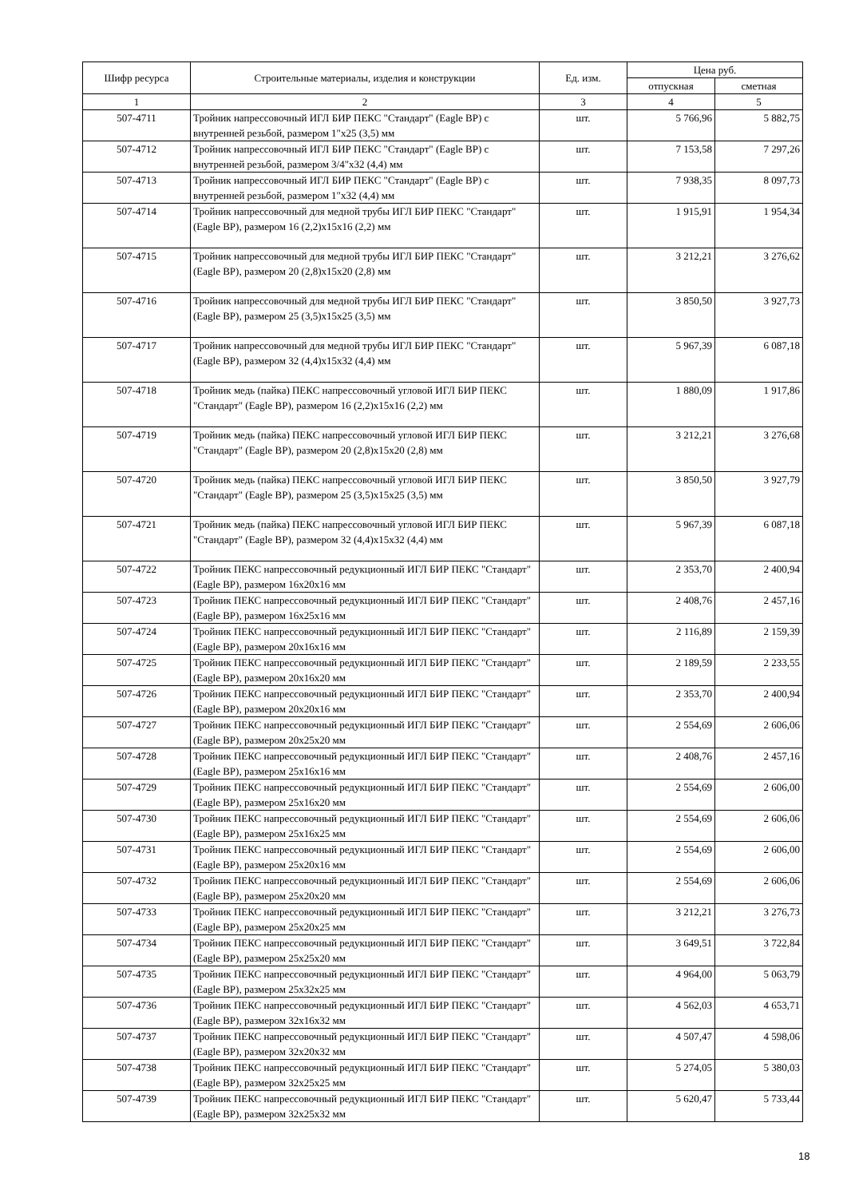| Шифр ресурса | Строительные материалы, изделия и конструкции | Ед. изм. | Цена руб. | |
| --- | --- | --- | --- | --- |
| | | | отпускная | сметная |
| 1 | 2 | 3 | 4 | 5 |
| 507-4711 | Тройник напрессовочный ИГЛ БИР ПЕКС "Стандарт" (Eagle BP) с внутренней резьбой, размером 1"x25 (3,5) мм | шт. | 5 766,96 | 5 882,75 |
| 507-4712 | Тройник напрессовочный ИГЛ БИР ПЕКС "Стандарт" (Eagle BP) с внутренней резьбой, размером 3/4"x32 (4,4) мм | шт. | 7 153,58 | 7 297,26 |
| 507-4713 | Тройник напрессовочный ИГЛ БИР ПЕКС "Стандарт" (Eagle BP) с внутренней резьбой, размером 1"x32 (4,4) мм | шт. | 7 938,35 | 8 097,73 |
| 507-4714 | Тройник напрессовочный для медной трубы ИГЛ БИР ПЕКС "Стандарт" (Eagle BP), размером 16 (2,2)x15x16 (2,2) мм | шт. | 1 915,91 | 1 954,34 |
| 507-4715 | Тройник напрессовочный для медной трубы ИГЛ БИР ПЕКС "Стандарт" (Eagle BP), размером 20 (2,8)x15x20 (2,8) мм | шт. | 3 212,21 | 3 276,62 |
| 507-4716 | Тройник напрессовочный для медной трубы ИГЛ БИР ПЕКС "Стандарт" (Eagle BP), размером 25 (3,5)x15x25 (3,5) мм | шт. | 3 850,50 | 3 927,73 |
| 507-4717 | Тройник напрессовочный для медной трубы ИГЛ БИР ПЕКС "Стандарт" (Eagle BP), размером 32 (4,4)x15x32 (4,4) мм | шт. | 5 967,39 | 6 087,18 |
| 507-4718 | Тройник медь (пайка) ПЕКС напрессовочный угловой ИГЛ БИР ПЕКС "Стандарт" (Eagle BP), размером 16 (2,2)x15x16 (2,2) мм | шт. | 1 880,09 | 1 917,86 |
| 507-4719 | Тройник медь (пайка) ПЕКС напрессовочный угловой ИГЛ БИР ПЕКС "Стандарт" (Eagle BP), размером 20 (2,8)x15x20 (2,8) мм | шт. | 3 212,21 | 3 276,68 |
| 507-4720 | Тройник медь (пайка) ПЕКС напрессовочный угловой ИГЛ БИР ПЕКС "Стандарт" (Eagle BP), размером 25 (3,5)x15x25 (3,5) мм | шт. | 3 850,50 | 3 927,79 |
| 507-4721 | Тройник медь (пайка) ПЕКС напрессовочный угловой ИГЛ БИР ПЕКС "Стандарт" (Eagle BP), размером 32 (4,4)x15x32 (4,4) мм | шт. | 5 967,39 | 6 087,18 |
| 507-4722 | Тройник ПЕКС напрессовочный редукционный ИГЛ БИР ПЕКС "Стандарт" (Eagle BP), размером 16x20x16 мм | шт. | 2 353,70 | 2 400,94 |
| 507-4723 | Тройник ПЕКС напрессовочный редукционный ИГЛ БИР ПЕКС "Стандарт" (Eagle BP), размером 16x25x16 мм | шт. | 2 408,76 | 2 457,16 |
| 507-4724 | Тройник ПЕКС напрессовочный редукционный ИГЛ БИР ПЕКС "Стандарт" (Eagle BP), размером 20x16x16 мм | шт. | 2 116,89 | 2 159,39 |
| 507-4725 | Тройник ПЕКС напрессовочный редукционный ИГЛ БИР ПЕКС "Стандарт" (Eagle BP), размером 20x16x20 мм | шт. | 2 189,59 | 2 233,55 |
| 507-4726 | Тройник ПЕКС напрессовочный редукционный ИГЛ БИР ПЕКС "Стандарт" (Eagle BP), размером 20x20x16 мм | шт. | 2 353,70 | 2 400,94 |
| 507-4727 | Тройник ПЕКС напрессовочный редукционный ИГЛ БИР ПЕКС "Стандарт" (Eagle BP), размером 20x25x20 мм | шт. | 2 554,69 | 2 606,06 |
| 507-4728 | Тройник ПЕКС напрессовочный редукционный ИГЛ БИР ПЕКС "Стандарт" (Eagle BP), размером 25x16x16 мм | шт. | 2 408,76 | 2 457,16 |
| 507-4729 | Тройник ПЕКС напрессовочный редукционный ИГЛ БИР ПЕКС "Стандарт" (Eagle BP), размером 25x16x20 мм | шт. | 2 554,69 | 2 606,00 |
| 507-4730 | Тройник ПЕКС напрессовочный редукционный ИГЛ БИР ПЕКС "Стандарт" (Eagle BP), размером 25x16x25 мм | шт. | 2 554,69 | 2 606,06 |
| 507-4731 | Тройник ПЕКС напрессовочный редукционный ИГЛ БИР ПЕКС "Стандарт" (Eagle BP), размером 25x20x16 мм | шт. | 2 554,69 | 2 606,00 |
| 507-4732 | Тройник ПЕКС напрессовочный редукционный ИГЛ БИР ПЕКС "Стандарт" (Eagle BP), размером 25x20x20 мм | шт. | 2 554,69 | 2 606,06 |
| 507-4733 | Тройник ПЕКС напрессовочный редукционный ИГЛ БИР ПЕКС "Стандарт" (Eagle BP), размером 25x20x25 мм | шт. | 3 212,21 | 3 276,73 |
| 507-4734 | Тройник ПЕКС напрессовочный редукционный ИГЛ БИР ПЕКС "Стандарт" (Eagle BP), размером 25x25x20 мм | шт. | 3 649,51 | 3 722,84 |
| 507-4735 | Тройник ПЕКС напрессовочный редукционный ИГЛ БИР ПЕКС "Стандарт" (Eagle BP), размером 25x32x25 мм | шт. | 4 964,00 | 5 063,79 |
| 507-4736 | Тройник ПЕКС напрессовочный редукционный ИГЛ БИР ПЕКС "Стандарт" (Eagle BP), размером 32x16x32 мм | шт. | 4 562,03 | 4 653,71 |
| 507-4737 | Тройник ПЕКС напрессовочный редукционный ИГЛ БИР ПЕКС "Стандарт" (Eagle BP), размером 32x20x32 мм | шт. | 4 507,47 | 4 598,06 |
| 507-4738 | Тройник ПЕКС напрессовочный редукционный ИГЛ БИР ПЕКС "Стандарт" (Eagle BP), размером 32x25x25 мм | шт. | 5 274,05 | 5 380,03 |
| 507-4739 | Тройник ПЕКС напрессовочный редукционный ИГЛ БИР ПЕКС "Стандарт" (Eagle BP), размером 32x25x32 мм | шт. | 5 620,47 | 5 733,44 |
18